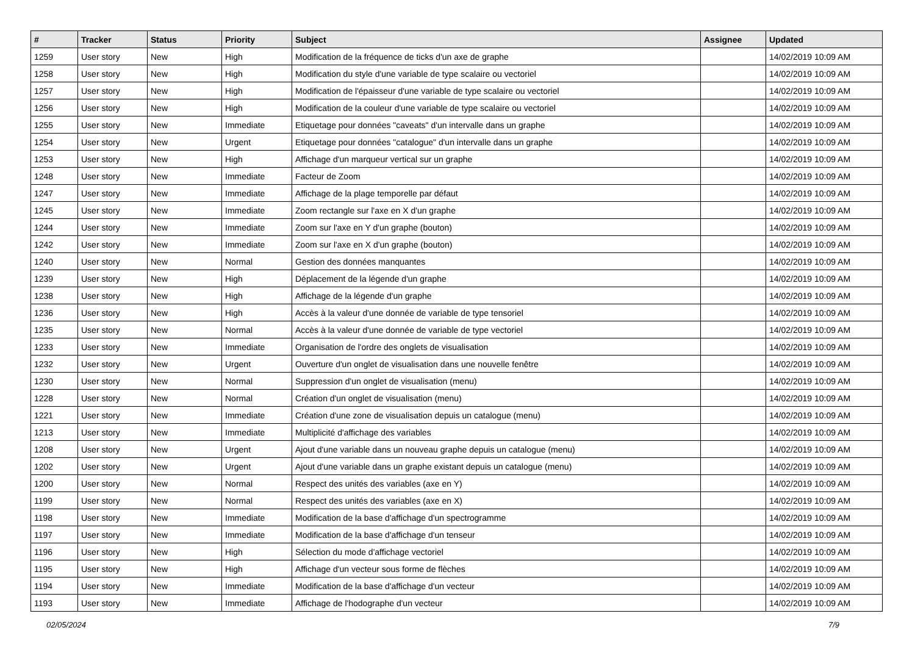| # | Tracker | Status | Priority | Subject | Assignee | Updated |
| --- | --- | --- | --- | --- | --- | --- |
| 1259 | User story | New | High | Modification de la fréquence de ticks d'un axe de graphe | | 14/02/2019 10:09 AM |
| 1258 | User story | New | High | Modification du style d'une variable de type scalaire ou vectoriel | | 14/02/2019 10:09 AM |
| 1257 | User story | New | High | Modification de l'épaisseur d'une variable de type scalaire ou vectoriel | | 14/02/2019 10:09 AM |
| 1256 | User story | New | High | Modification de la couleur d'une variable de type scalaire ou vectoriel | | 14/02/2019 10:09 AM |
| 1255 | User story | New | Immediate | Etiquetage pour données "caveats" d'un intervalle dans un graphe | | 14/02/2019 10:09 AM |
| 1254 | User story | New | Urgent | Etiquetage pour données "catalogue" d'un intervalle dans un graphe | | 14/02/2019 10:09 AM |
| 1253 | User story | New | High | Affichage d'un marqueur vertical sur un graphe | | 14/02/2019 10:09 AM |
| 1248 | User story | New | Immediate | Facteur de Zoom | | 14/02/2019 10:09 AM |
| 1247 | User story | New | Immediate | Affichage de la plage temporelle par défaut | | 14/02/2019 10:09 AM |
| 1245 | User story | New | Immediate | Zoom rectangle sur l'axe en X d'un graphe | | 14/02/2019 10:09 AM |
| 1244 | User story | New | Immediate | Zoom sur l'axe en Y d'un graphe (bouton) | | 14/02/2019 10:09 AM |
| 1242 | User story | New | Immediate | Zoom sur l'axe en X d'un graphe (bouton) | | 14/02/2019 10:09 AM |
| 1240 | User story | New | Normal | Gestion des données manquantes | | 14/02/2019 10:09 AM |
| 1239 | User story | New | High | Déplacement de la légende d'un graphe | | 14/02/2019 10:09 AM |
| 1238 | User story | New | High | Affichage de la légende d'un graphe | | 14/02/2019 10:09 AM |
| 1236 | User story | New | High | Accès à la valeur d'une donnée de variable de type tensoriel | | 14/02/2019 10:09 AM |
| 1235 | User story | New | Normal | Accès à la valeur d'une donnée de variable de type vectoriel | | 14/02/2019 10:09 AM |
| 1233 | User story | New | Immediate | Organisation de l'ordre des onglets de visualisation | | 14/02/2019 10:09 AM |
| 1232 | User story | New | Urgent | Ouverture d'un onglet de visualisation dans une nouvelle fenêtre | | 14/02/2019 10:09 AM |
| 1230 | User story | New | Normal | Suppression d'un onglet de visualisation (menu) | | 14/02/2019 10:09 AM |
| 1228 | User story | New | Normal | Création d'un onglet de visualisation (menu) | | 14/02/2019 10:09 AM |
| 1221 | User story | New | Immediate | Création d'une zone de visualisation depuis un catalogue (menu) | | 14/02/2019 10:09 AM |
| 1213 | User story | New | Immediate | Multiplicité d'affichage des variables | | 14/02/2019 10:09 AM |
| 1208 | User story | New | Urgent | Ajout d'une variable dans un nouveau graphe depuis un catalogue (menu) | | 14/02/2019 10:09 AM |
| 1202 | User story | New | Urgent | Ajout d'une variable dans un graphe existant depuis un catalogue (menu) | | 14/02/2019 10:09 AM |
| 1200 | User story | New | Normal | Respect des unités des variables (axe en Y) | | 14/02/2019 10:09 AM |
| 1199 | User story | New | Normal | Respect des unités des variables (axe en X) | | 14/02/2019 10:09 AM |
| 1198 | User story | New | Immediate | Modification de la base d'affichage d'un spectrogramme | | 14/02/2019 10:09 AM |
| 1197 | User story | New | Immediate | Modification de la base d'affichage d'un tenseur | | 14/02/2019 10:09 AM |
| 1196 | User story | New | High | Sélection du mode d'affichage vectoriel | | 14/02/2019 10:09 AM |
| 1195 | User story | New | High | Affichage d'un vecteur sous forme de flèches | | 14/02/2019 10:09 AM |
| 1194 | User story | New | Immediate | Modification de la base d'affichage d'un vecteur | | 14/02/2019 10:09 AM |
| 1193 | User story | New | Immediate | Affichage de l'hodographe d'un vecteur | | 14/02/2019 10:09 AM |
02/05/2024 7/9